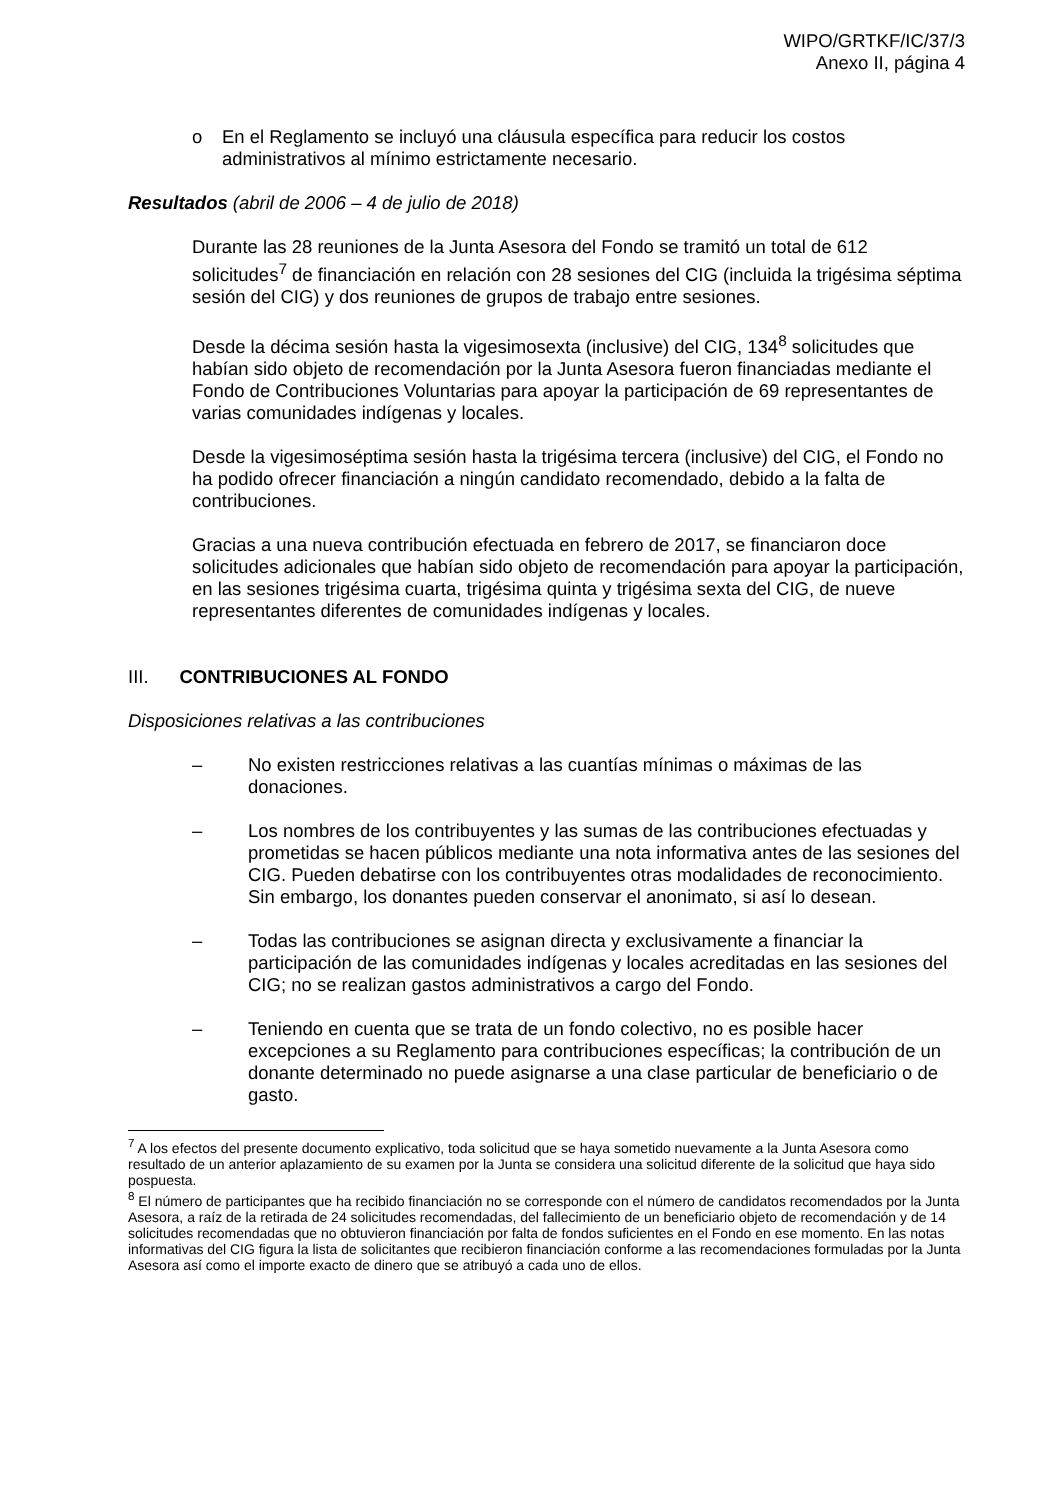WIPO/GRTKF/IC/37/3
Anexo II, página 4
o En el Reglamento se incluyó una cláusula específica para reducir los costos administrativos al mínimo estrictamente necesario.
Resultados (abril de 2006 – 4 de julio de 2018)
Durante las 28 reuniones de la Junta Asesora del Fondo se tramitó un total de 612 solicitudes<sup>7</sup> de financiación en relación con 28 sesiones del CIG (incluida la trigésima séptima sesión del CIG) y dos reuniones de grupos de trabajo entre sesiones.
Desde la décima sesión hasta la vigesimosexta (inclusive) del CIG, 134<sup>8</sup> solicitudes que habían sido objeto de recomendación por la Junta Asesora fueron financiadas mediante el Fondo de Contribuciones Voluntarias para apoyar la participación de 69 representantes de varias comunidades indígenas y locales.
Desde la vigesimoséptima sesión hasta la trigésima tercera (inclusive) del CIG, el Fondo no ha podido ofrecer financiación a ningún candidato recomendado, debido a la falta de contribuciones.
Gracias a una nueva contribución efectuada en febrero de 2017, se financiaron doce solicitudes adicionales que habían sido objeto de recomendación para apoyar la participación, en las sesiones trigésima cuarta, trigésima quinta y trigésima sexta del CIG, de nueve representantes diferentes de comunidades indígenas y locales.
III. CONTRIBUCIONES AL FONDO
Disposiciones relativas a las contribuciones
– No existen restricciones relativas a las cuantías mínimas o máximas de las donaciones.
– Los nombres de los contribuyentes y las sumas de las contribuciones efectuadas y prometidas se hacen públicos mediante una nota informativa antes de las sesiones del CIG. Pueden debatirse con los contribuyentes otras modalidades de reconocimiento. Sin embargo, los donantes pueden conservar el anonimato, si así lo desean.
– Todas las contribuciones se asignan directa y exclusivamente a financiar la participación de las comunidades indígenas y locales acreditadas en las sesiones del CIG; no se realizan gastos administrativos a cargo del Fondo.
– Teniendo en cuenta que se trata de un fondo colectivo, no es posible hacer excepciones a su Reglamento para contribuciones específicas; la contribución de un donante determinado no puede asignarse a una clase particular de beneficiario o de gasto.
<sup>7</sup> A los efectos del presente documento explicativo, toda solicitud que se haya sometido nuevamente a la Junta Asesora como resultado de un anterior aplazamiento de su examen por la Junta se considera una solicitud diferente de la solicitud que haya sido pospuesta.
<sup>8</sup> El número de participantes que ha recibido financiación no se corresponde con el número de candidatos recomendados por la Junta Asesora, a raíz de la retirada de 24 solicitudes recomendadas, del fallecimiento de un beneficiario objeto de recomendación y de 14 solicitudes recomendadas que no obtuvieron financiación por falta de fondos suficientes en el Fondo en ese momento. En las notas informativas del CIG figura la lista de solicitantes que recibieron financiación conforme a las recomendaciones formuladas por la Junta Asesora así como el importe exacto de dinero que se atribuyó a cada uno de ellos.